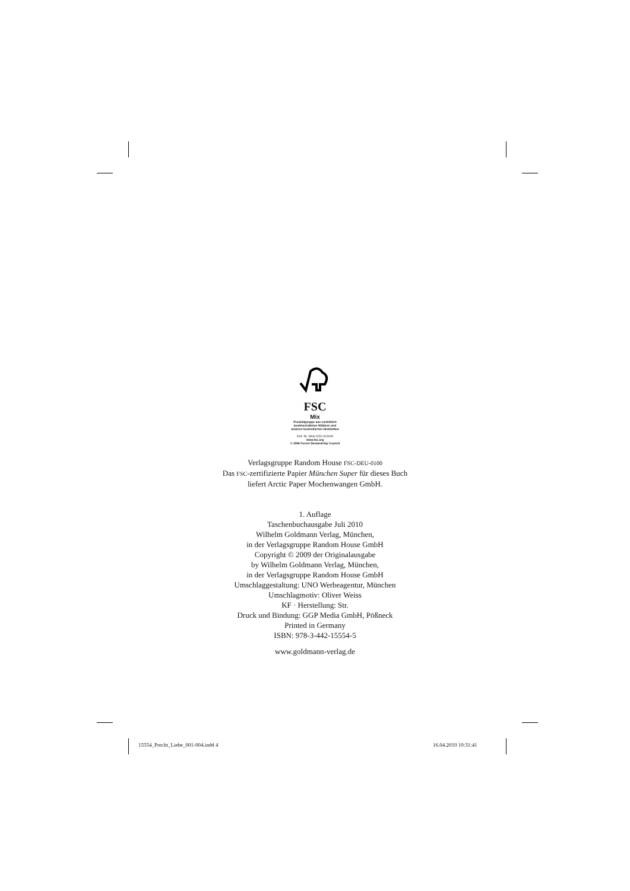FSC
Mix
Produktgruppe aus vorbildlich
bewirtschafteten Wäldern und
anderen kontrollierten Herkünften
Zert.-Nr. SGS-COC-001940
www.fsc.org
© 1996 Forest Stewardship Council
Verlagsgruppe Random House FSC-DEU-0100
Das FSC-zertifizierte Papier München Super für dieses Buch
liefert Arctic Paper Mochenwangen GmbH.
1. Auflage
Taschenbuchausgabe Juli 2010
Wilhelm Goldmann Verlag, München,
in der Verlagsgruppe Random House GmbH
Copyright © 2009 der Originalausgabe
by Wilhelm Goldmann Verlag, München,
in der Verlagsgruppe Random House GmbH
Umschlaggestaltung: UNO Werbeagentur, München
Umschlagmotiv: Oliver Weiss
KF · Herstellung: Str.
Druck und Bindung: GGP Media GmbH, Pößneck
Printed in Germany
ISBN: 978-3-442-15554-5
www.goldmann-verlag.de
15554_Precht_Liebe_001-004.indd 4
16.04.2010 10:31:41